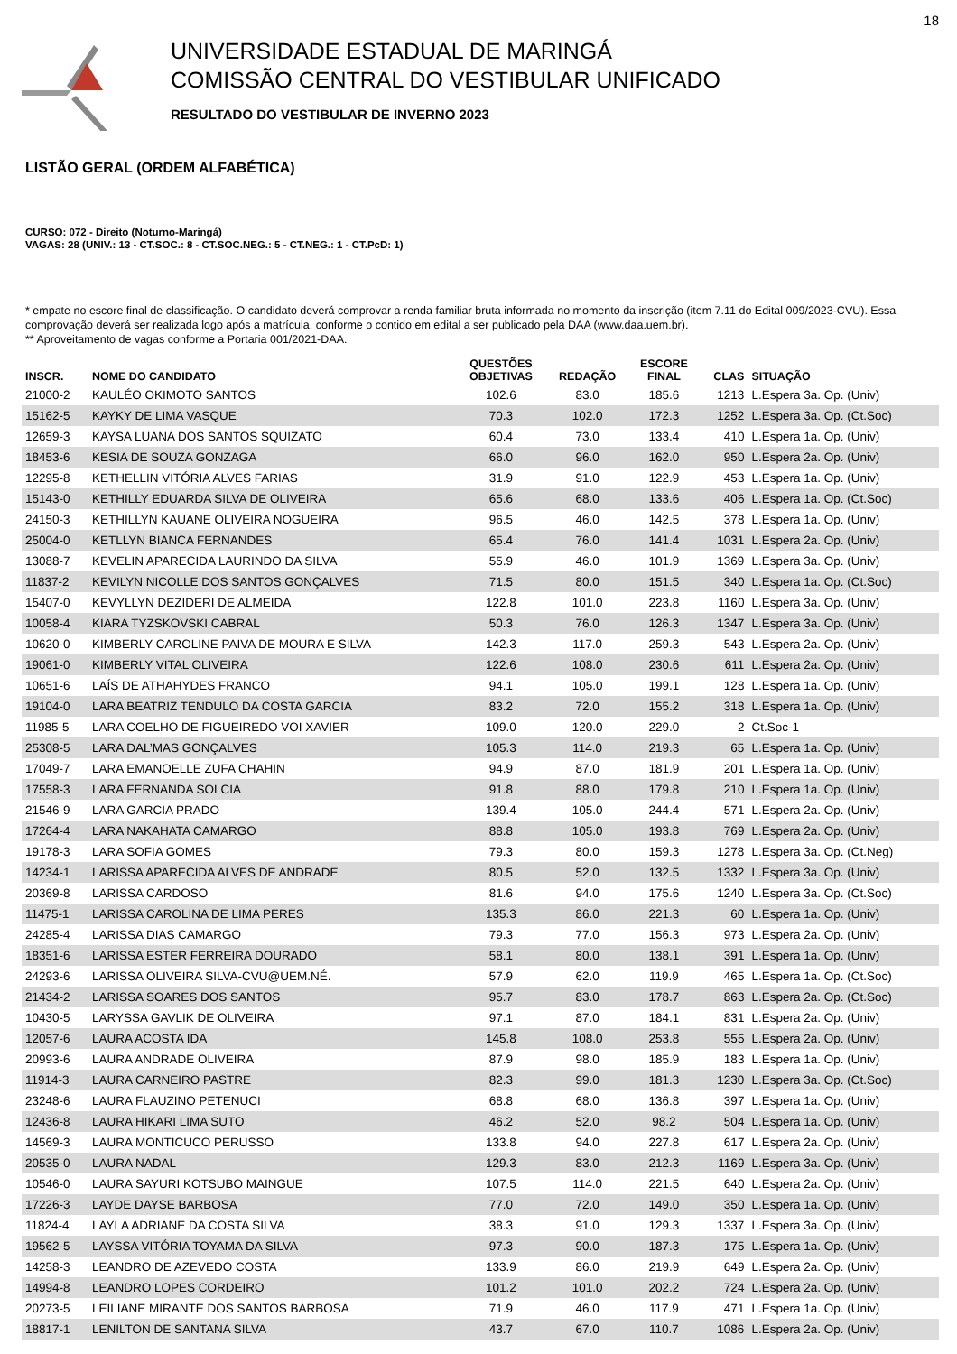18
UNIVERSIDADE ESTADUAL DE MARINGÁ
COMISSÃO CENTRAL DO VESTIBULAR UNIFICADO
RESULTADO DO VESTIBULAR DE INVERNO 2023
LISTÃO GERAL (ORDEM ALFABÉTICA)
CURSO: 072 - Direito (Noturno-Maringá)
VAGAS: 28 (UNIV.: 13 - CT.SOC.: 8 - CT.SOC.NEG.: 5 - CT.NEG.: 1 - CT.PcD: 1)
* empate no escore final de classificação. O candidato deverá comprovar a renda familiar bruta informada no momento da inscrição (item 7.11 do Edital 009/2023-CVU). Essa comprovação deverá ser realizada logo após a matrícula, conforme o contido em edital a ser publicado pela DAA (www.daa.uem.br).
** Aproveitamento de vagas conforme a Portaria 001/2021-DAA.
| INSCR. | NOME DO CANDIDATO | QUESTÕES OBJETIVAS | REDAÇÃO | ESCORE FINAL | CLAS | SITUAÇÃO |
| --- | --- | --- | --- | --- | --- | --- |
| 21000-2 | KAULÉO OKIMOTO SANTOS | 102.6 | 83.0 | 185.6 | 1213 | L.Espera 3a. Op. (Univ) |
| 15162-5 | KAYKY DE LIMA VASQUE | 70.3 | 102.0 | 172.3 | 1252 | L.Espera 3a. Op. (Ct.Soc) |
| 12659-3 | KAYSA LUANA DOS SANTOS SQUIZATO | 60.4 | 73.0 | 133.4 | 410 | L.Espera 1a. Op. (Univ) |
| 18453-6 | KESIA DE SOUZA GONZAGA | 66.0 | 96.0 | 162.0 | 950 | L.Espera 2a. Op. (Univ) |
| 12295-8 | KETHELLIN VITÓRIA ALVES FARIAS | 31.9 | 91.0 | 122.9 | 453 | L.Espera 1a. Op. (Univ) |
| 15143-0 | KETHILLY EDUARDA SILVA DE OLIVEIRA | 65.6 | 68.0 | 133.6 | 406 | L.Espera 1a. Op. (Ct.Soc) |
| 24150-3 | KETHILLYN KAUANE OLIVEIRA NOGUEIRA | 96.5 | 46.0 | 142.5 | 378 | L.Espera 1a. Op. (Univ) |
| 25004-0 | KETLLYN BIANCA FERNANDES | 65.4 | 76.0 | 141.4 | 1031 | L.Espera 2a. Op. (Univ) |
| 13088-7 | KEVELIN APARECIDA LAURINDO DA SILVA | 55.9 | 46.0 | 101.9 | 1369 | L.Espera 3a. Op. (Univ) |
| 11837-2 | KEVILYN NICOLLE DOS SANTOS GONÇALVES | 71.5 | 80.0 | 151.5 | 340 | L.Espera 1a. Op. (Ct.Soc) |
| 15407-0 | KEVYLLYN DEZIDERI DE ALMEIDA | 122.8 | 101.0 | 223.8 | 1160 | L.Espera 3a. Op. (Univ) |
| 10058-4 | KIARA TYZSKOVSKI CABRAL | 50.3 | 76.0 | 126.3 | 1347 | L.Espera 3a. Op. (Univ) |
| 10620-0 | KIMBERLY CAROLINE PAIVA DE MOURA E SILVA | 142.3 | 117.0 | 259.3 | 543 | L.Espera 2a. Op. (Univ) |
| 19061-0 | KIMBERLY VITAL OLIVEIRA | 122.6 | 108.0 | 230.6 | 611 | L.Espera 2a. Op. (Univ) |
| 10651-6 | LAÍS DE ATHAHYDES FRANCO | 94.1 | 105.0 | 199.1 | 128 | L.Espera 1a. Op. (Univ) |
| 19104-0 | LARA BEATRIZ TENDULO DA COSTA GARCIA | 83.2 | 72.0 | 155.2 | 318 | L.Espera 1a. Op. (Univ) |
| 11985-5 | LARA COELHO DE FIGUEIREDO VOI XAVIER | 109.0 | 120.0 | 229.0 | 2 | Ct.Soc-1 |
| 25308-5 | LARA DAL’MAS GONÇALVES | 105.3 | 114.0 | 219.3 | 65 | L.Espera 1a. Op. (Univ) |
| 17049-7 | LARA EMANOELLE ZUFA CHAHIN | 94.9 | 87.0 | 181.9 | 201 | L.Espera 1a. Op. (Univ) |
| 17558-3 | LARA FERNANDA SOLCIA | 91.8 | 88.0 | 179.8 | 210 | L.Espera 1a. Op. (Univ) |
| 21546-9 | LARA GARCIA PRADO | 139.4 | 105.0 | 244.4 | 571 | L.Espera 2a. Op. (Univ) |
| 17264-4 | LARA NAKAHATA CAMARGO | 88.8 | 105.0 | 193.8 | 769 | L.Espera 2a. Op. (Univ) |
| 19178-3 | LARA SOFIA GOMES | 79.3 | 80.0 | 159.3 | 1278 | L.Espera 3a. Op. (Ct.Neg) |
| 14234-1 | LARISSA APARECIDA ALVES DE ANDRADE | 80.5 | 52.0 | 132.5 | 1332 | L.Espera 3a. Op. (Univ) |
| 20369-8 | LARISSA CARDOSO | 81.6 | 94.0 | 175.6 | 1240 | L.Espera 3a. Op. (Ct.Soc) |
| 11475-1 | LARISSA CAROLINA DE LIMA PERES | 135.3 | 86.0 | 221.3 | 60 | L.Espera 1a. Op. (Univ) |
| 24285-4 | LARISSA DIAS CAMARGO | 79.3 | 77.0 | 156.3 | 973 | L.Espera 2a. Op. (Univ) |
| 18351-6 | LARISSA ESTER FERREIRA DOURADO | 58.1 | 80.0 | 138.1 | 391 | L.Espera 1a. Op. (Univ) |
| 24293-6 | LARISSA OLIVEIRA SILVA-CVU@UEM.NÉ. | 57.9 | 62.0 | 119.9 | 465 | L.Espera 1a. Op. (Ct.Soc) |
| 21434-2 | LARISSA SOARES DOS SANTOS | 95.7 | 83.0 | 178.7 | 863 | L.Espera 2a. Op. (Ct.Soc) |
| 10430-5 | LARYSSA GAVLIK DE OLIVEIRA | 97.1 | 87.0 | 184.1 | 831 | L.Espera 2a. Op. (Univ) |
| 12057-6 | LAURA ACOSTA IDA | 145.8 | 108.0 | 253.8 | 555 | L.Espera 2a. Op. (Univ) |
| 20993-6 | LAURA ANDRADE OLIVEIRA | 87.9 | 98.0 | 185.9 | 183 | L.Espera 1a. Op. (Univ) |
| 11914-3 | LAURA CARNEIRO PASTRE | 82.3 | 99.0 | 181.3 | 1230 | L.Espera 3a. Op. (Ct.Soc) |
| 23248-6 | LAURA FLAUZINO PETENUCI | 68.8 | 68.0 | 136.8 | 397 | L.Espera 1a. Op. (Univ) |
| 12436-8 | LAURA HIKARI LIMA SUTO | 46.2 | 52.0 | 98.2 | 504 | L.Espera 1a. Op. (Univ) |
| 14569-3 | LAURA MONTICUCO PERUSSO | 133.8 | 94.0 | 227.8 | 617 | L.Espera 2a. Op. (Univ) |
| 20535-0 | LAURA NADAL | 129.3 | 83.0 | 212.3 | 1169 | L.Espera 3a. Op. (Univ) |
| 10546-0 | LAURA SAYURI KOTSUBO MAINGUE | 107.5 | 114.0 | 221.5 | 640 | L.Espera 2a. Op. (Univ) |
| 17226-3 | LAYDE DAYSE BARBOSA | 77.0 | 72.0 | 149.0 | 350 | L.Espera 1a. Op. (Univ) |
| 11824-4 | LAYLA ADRIANE DA COSTA SILVA | 38.3 | 91.0 | 129.3 | 1337 | L.Espera 3a. Op. (Univ) |
| 19562-5 | LAYSSA VITÓRIA TOYAMA DA SILVA | 97.3 | 90.0 | 187.3 | 175 | L.Espera 1a. Op. (Univ) |
| 14258-3 | LEANDRO DE AZEVEDO COSTA | 133.9 | 86.0 | 219.9 | 649 | L.Espera 2a. Op. (Univ) |
| 14994-8 | LEANDRO LOPES CORDEIRO | 101.2 | 101.0 | 202.2 | 724 | L.Espera 2a. Op. (Univ) |
| 20273-5 | LEILIANE MIRANTE DOS SANTOS BARBOSA | 71.9 | 46.0 | 117.9 | 471 | L.Espera 1a. Op. (Univ) |
| 18817-1 | LENILTON DE SANTANA SILVA | 43.7 | 67.0 | 110.7 | 1086 | L.Espera 2a. Op. (Univ) |